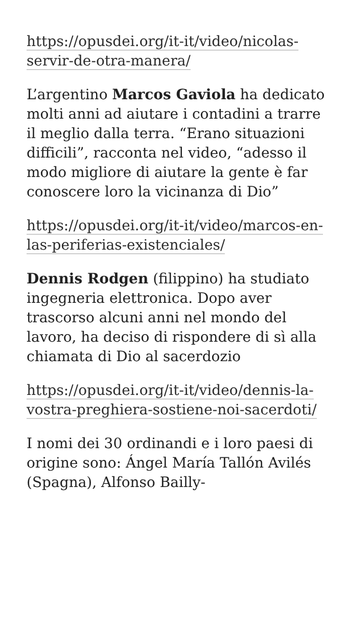https://opusdei.org/it-it/video/nicolas-servir-de-otra-manera/
L’argentino Marcos Gaviola ha dedicato molti anni ad aiutare i contadini a trarre il meglio dalla terra. “Erano situazioni difficili”, racconta nel video, “adesso il modo migliore di aiutare la gente è far conoscere loro la vicinanza di Dio”
https://opusdei.org/it-it/video/marcos-en-las-periferias-existenciales/
Dennis Rodgen (filippino) ha studiato ingegneria elettronica. Dopo aver trascorso alcuni anni nel mondo del lavoro, ha deciso di rispondere di sì alla chiamata di Dio al sacerdozio
https://opusdei.org/it-it/video/dennis-la-vostra-preghiera-sostiene-noi-sacerdoti/
I nomi dei 30 ordinandi e i loro paesi di origine sono: Ángel María Tallón Avilés (Spagna), Alfonso Bailly-